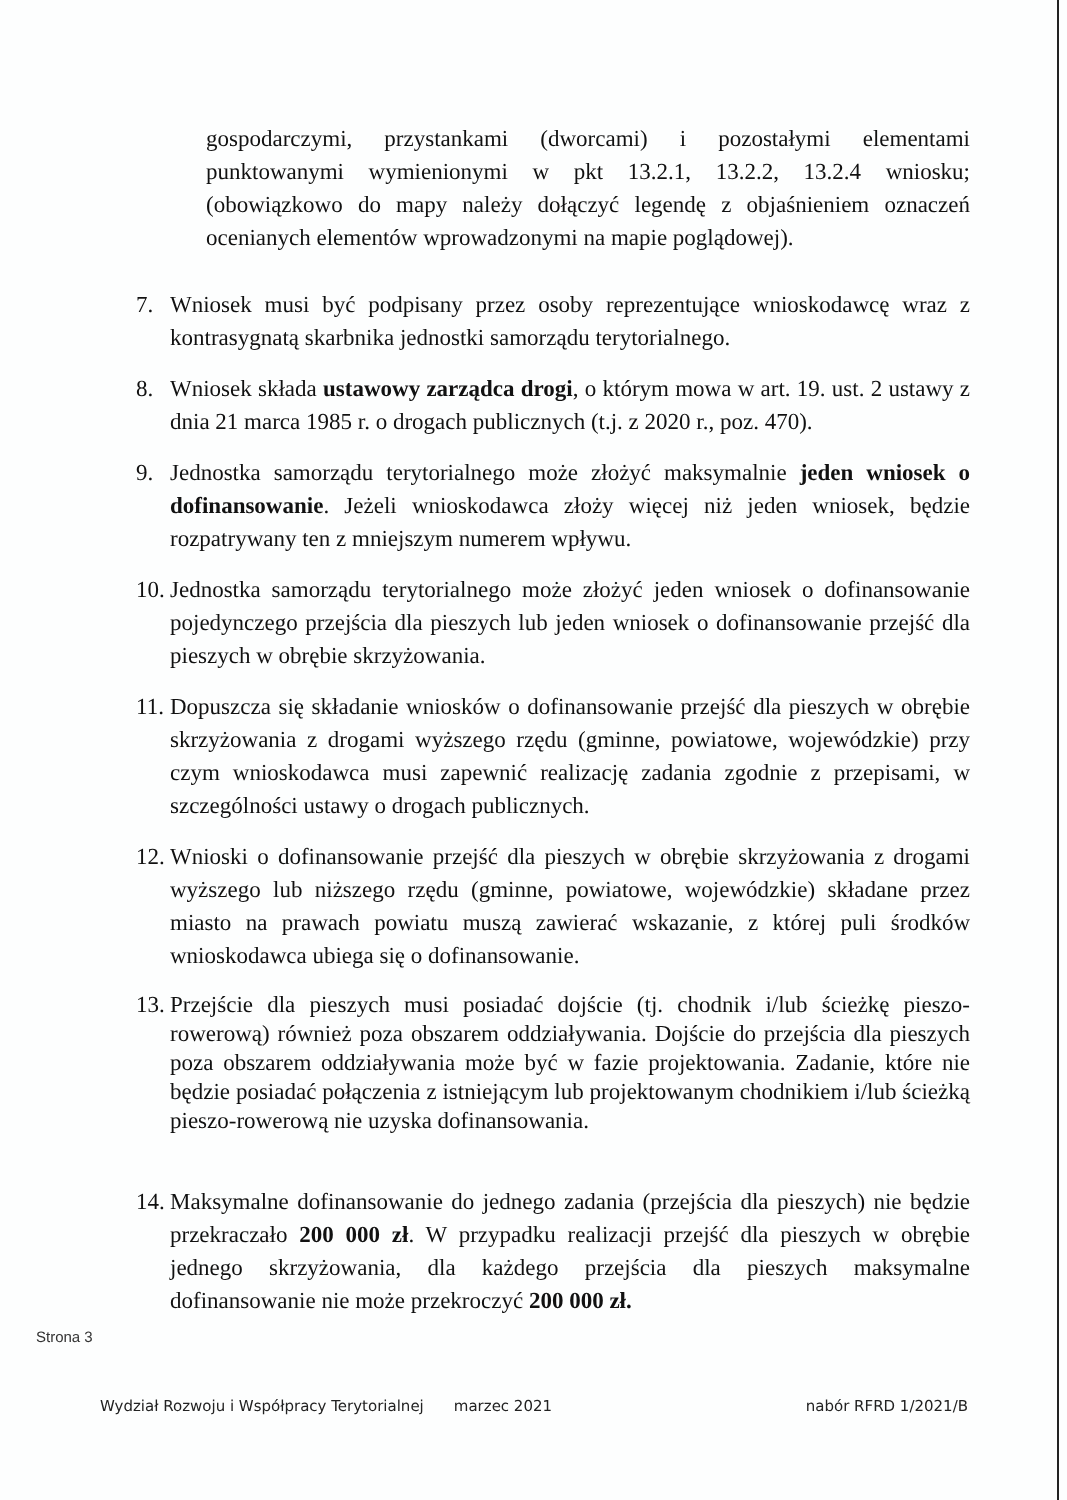gospodarczymi, przystankami (dworcami) i pozostałymi elementami punktowanymi wymienionymi w pkt 13.2.1, 13.2.2, 13.2.4 wniosku; (obowiązkowo do mapy należy dołączyć legendę z objaśnieniem oznaczeń ocenianych elementów wprowadzonymi na mapie poglądowej).
7. Wniosek musi być podpisany przez osoby reprezentujące wnioskodawcę wraz z kontrasygnatą skarbnika jednostki samorządu terytorialnego.
8. Wniosek składa ustawowy zarządca drogi, o którym mowa w art. 19. ust. 2 ustawy z dnia 21 marca 1985 r. o drogach publicznych (t.j. z 2020 r., poz. 470).
9. Jednostka samorządu terytorialnego może złożyć maksymalnie jeden wniosek o dofinansowanie. Jeżeli wnioskodawca złoży więcej niż jeden wniosek, będzie rozpatrywany ten z mniejszym numerem wpływu.
10. Jednostka samorządu terytorialnego może złożyć jeden wniosek o dofinansowanie pojedynczego przejścia dla pieszych lub jeden wniosek o dofinansowanie przejść dla pieszych w obrębie skrzyżowania.
11. Dopuszcza się składanie wniosków o dofinansowanie przejść dla pieszych w obrębie skrzyżowania z drogami wyższego rzędu (gminne, powiatowe, wojewódzkie) przy czym wnioskodawca musi zapewnić realizację zadania zgodnie z przepisami, w szczególności ustawy o drogach publicznych.
12. Wnioski o dofinansowanie przejść dla pieszych w obrębie skrzyżowania z drogami wyższego lub niższego rzędu (gminne, powiatowe, wojewódzkie) składane przez miasto na prawach powiatu muszą zawierać wskazanie, z której puli środków wnioskodawca ubiega się o dofinansowanie.
13. Przejście dla pieszych musi posiadać dojście (tj. chodnik i/lub ścieżkę pieszo-rowerową) również poza obszarem oddziaływania. Dojście do przejścia dla pieszych poza obszarem oddziaływania może być w fazie projektowania. Zadanie, które nie będzie posiadać połączenia z istniejącym lub projektowanym chodnikiem i/lub ścieżką pieszo-rowerową nie uzyska dofinansowania.
14. Maksymalne dofinansowanie do jednego zadania (przejścia dla pieszych) nie będzie przekraczało 200 000 zł. W przypadku realizacji przejść dla pieszych w obrębie jednego skrzyżowania, dla każdego przejścia dla pieszych maksymalne dofinansowanie nie może przekroczyć 200 000 zł.
Strona 3
Wydział Rozwoju i Współpracy Terytorialnej marzec 2021 nabór RFRD 1/2021/B